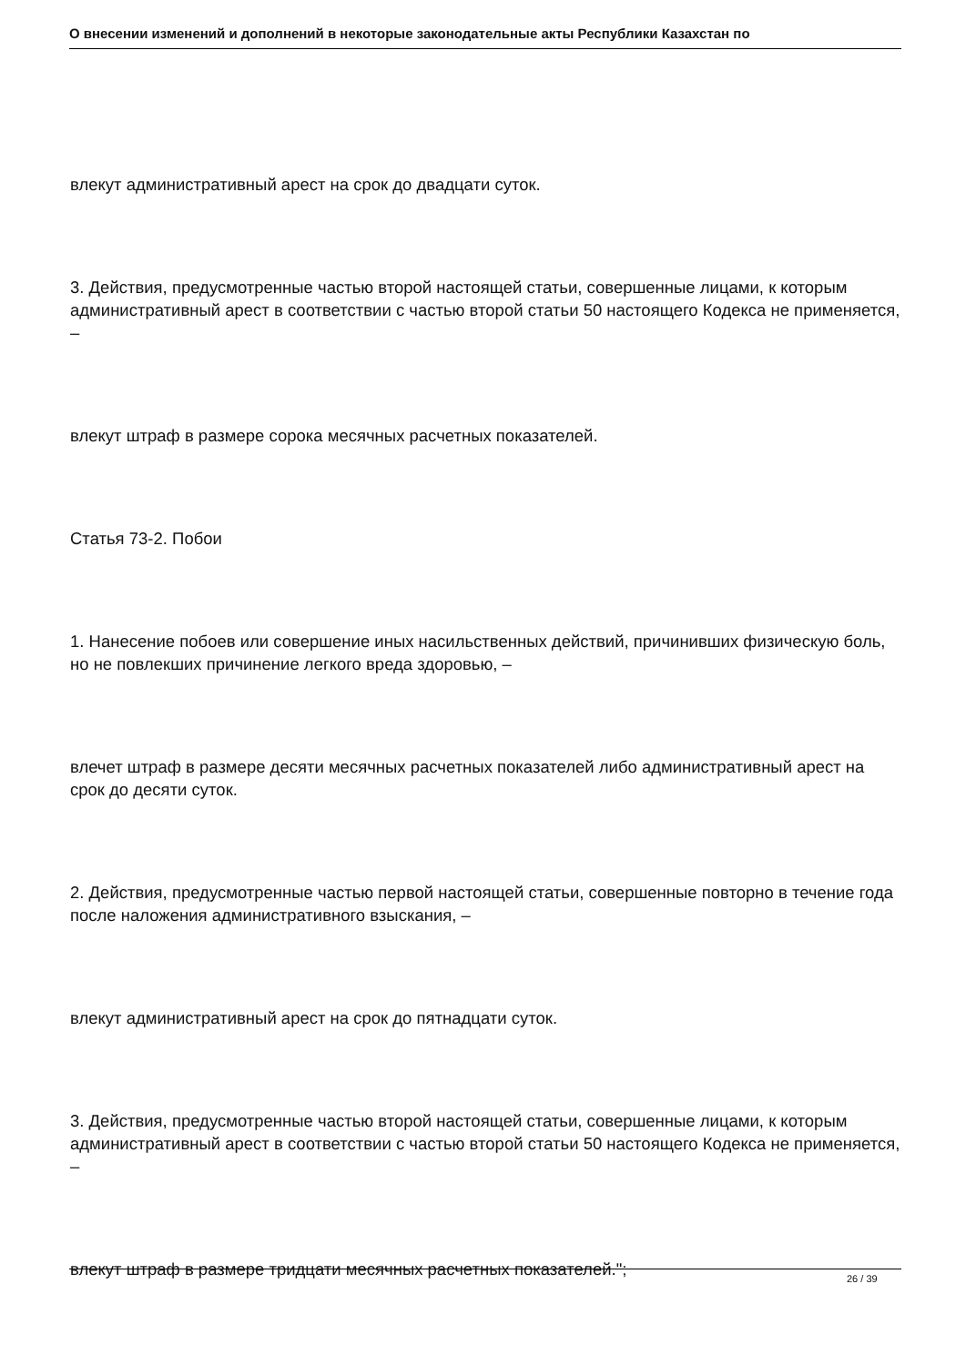О внесении изменений и дополнений в некоторые законодательные акты Республики Казахстан по
влекут административный арест на срок до двадцати суток.
3. Действия, предусмотренные частью второй настоящей статьи, совершенные лицами, к которым административный арест в соответствии с частью второй статьи 50 настоящего Кодекса не применяется, –
влекут штраф в размере сорока месячных расчетных показателей.
Статья 73-2. Побои
1. Нанесение побоев или совершение иных насильственных действий, причинивших физическую боль, но не повлекших причинение легкого вреда здоровью, –
влечет штраф в размере десяти месячных расчетных показателей либо административный арест на срок до десяти суток.
2. Действия, предусмотренные частью первой настоящей статьи, совершенные повторно в течение года после наложения административного взыскания, –
влекут административный арест на срок до пятнадцати суток.
3. Действия, предусмотренные частью второй настоящей статьи, совершенные лицами, к которым административный арест в соответствии с частью второй статьи 50 настоящего Кодекса не применяется, –
влекут штраф в размере тридцати месячных расчетных показателей.";
26 / 39